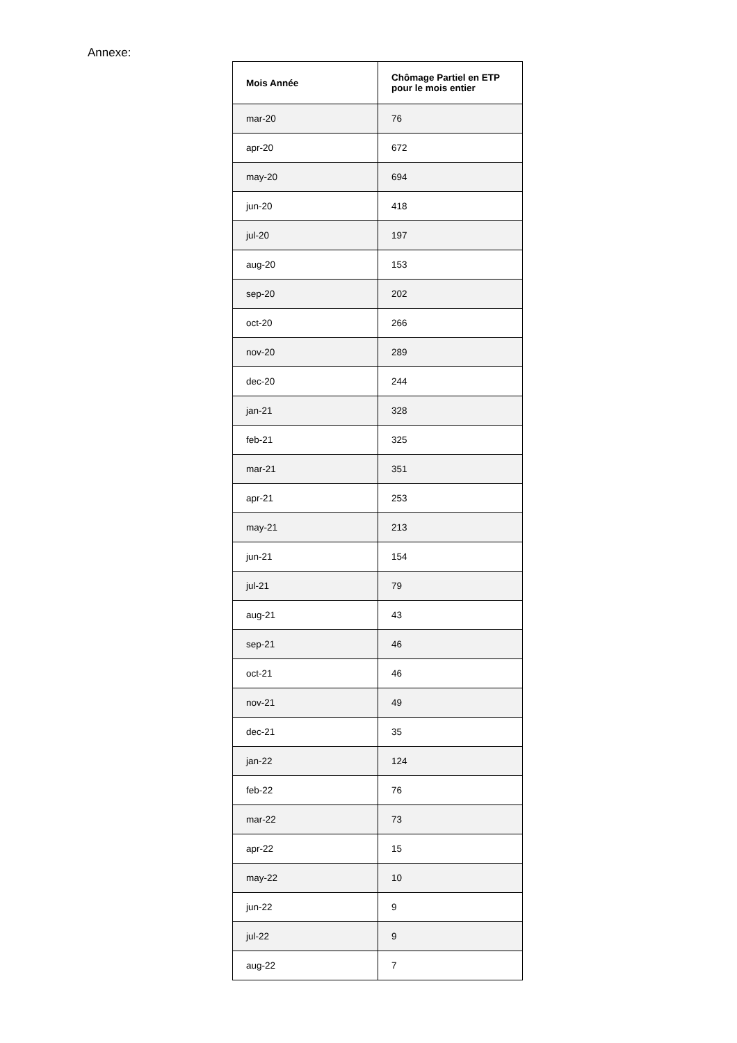Annexe:
| Mois Année | Chômage Partiel en ETP pour le mois entier |
| --- | --- |
| mar-20 | 76 |
| apr-20 | 672 |
| may-20 | 694 |
| jun-20 | 418 |
| jul-20 | 197 |
| aug-20 | 153 |
| sep-20 | 202 |
| oct-20 | 266 |
| nov-20 | 289 |
| dec-20 | 244 |
| jan-21 | 328 |
| feb-21 | 325 |
| mar-21 | 351 |
| apr-21 | 253 |
| may-21 | 213 |
| jun-21 | 154 |
| jul-21 | 79 |
| aug-21 | 43 |
| sep-21 | 46 |
| oct-21 | 46 |
| nov-21 | 49 |
| dec-21 | 35 |
| jan-22 | 124 |
| feb-22 | 76 |
| mar-22 | 73 |
| apr-22 | 15 |
| may-22 | 10 |
| jun-22 | 9 |
| jul-22 | 9 |
| aug-22 | 7 |